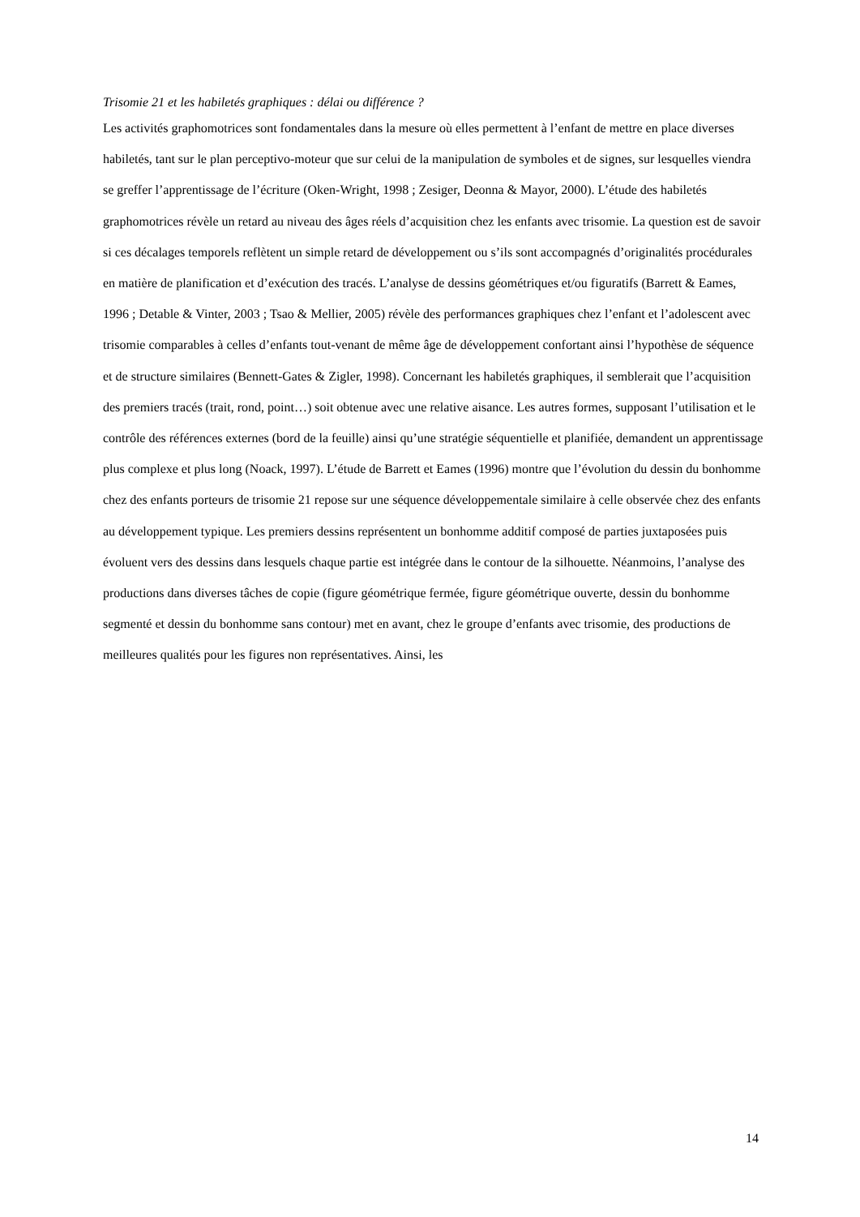Trisomie 21 et les habiletés graphiques : délai ou différence ?
Les activités graphomotrices sont fondamentales dans la mesure où elles permettent à l’enfant de mettre en place diverses habiletés, tant sur le plan perceptivo-moteur que sur celui de la manipulation de symboles et de signes, sur lesquelles viendra se greffer l’apprentissage de l’écriture (Oken-Wright, 1998 ; Zesiger, Deonna & Mayor, 2000). L’étude des habiletés graphomotrices révèle un retard au niveau des âges réels d’acquisition chez les enfants avec trisomie. La question est de savoir si ces décalages temporels reflètent un simple retard de développement ou s’ils sont accompagnés d’originalités procédurales en matière de planification et d’exécution des tracés. L’analyse de dessins géométriques et/ou figuratifs (Barrett & Eames, 1996 ; Detable & Vinter, 2003 ; Tsao & Mellier, 2005) révèle des performances graphiques chez l’enfant et l’adolescent avec trisomie comparables à celles d’enfants tout-venant de même âge de développement confortant ainsi l’hypothèse de séquence et de structure similaires (Bennett-Gates & Zigler, 1998). Concernant les habiletés graphiques, il semblerait que l’acquisition des premiers tracés (trait, rond, point…) soit obtenue avec une relative aisance. Les autres formes, supposant l’utilisation et le contrôle des références externes (bord de la feuille) ainsi qu’une stratégie séquentielle et planifiée, demandent un apprentissage plus complexe et plus long (Noack, 1997). L’étude de Barrett et Eames (1996) montre que l’évolution du dessin du bonhomme chez des enfants porteurs de trisomie 21 repose sur une séquence développementale similaire à celle observée chez des enfants au développement typique. Les premiers dessins représentent un bonhomme additif composé de parties juxtaposées puis évoluent vers des dessins dans lesquels chaque partie est intégrée dans le contour de la silhouette. Néanmoins, l’analyse des productions dans diverses tâches de copie (figure géométrique fermée, figure géométrique ouverte, dessin du bonhomme segmenté et dessin du bonhomme sans contour) met en avant, chez le groupe d’enfants avec trisomie, des productions de meilleures qualités pour les figures non représentatives. Ainsi, les
14